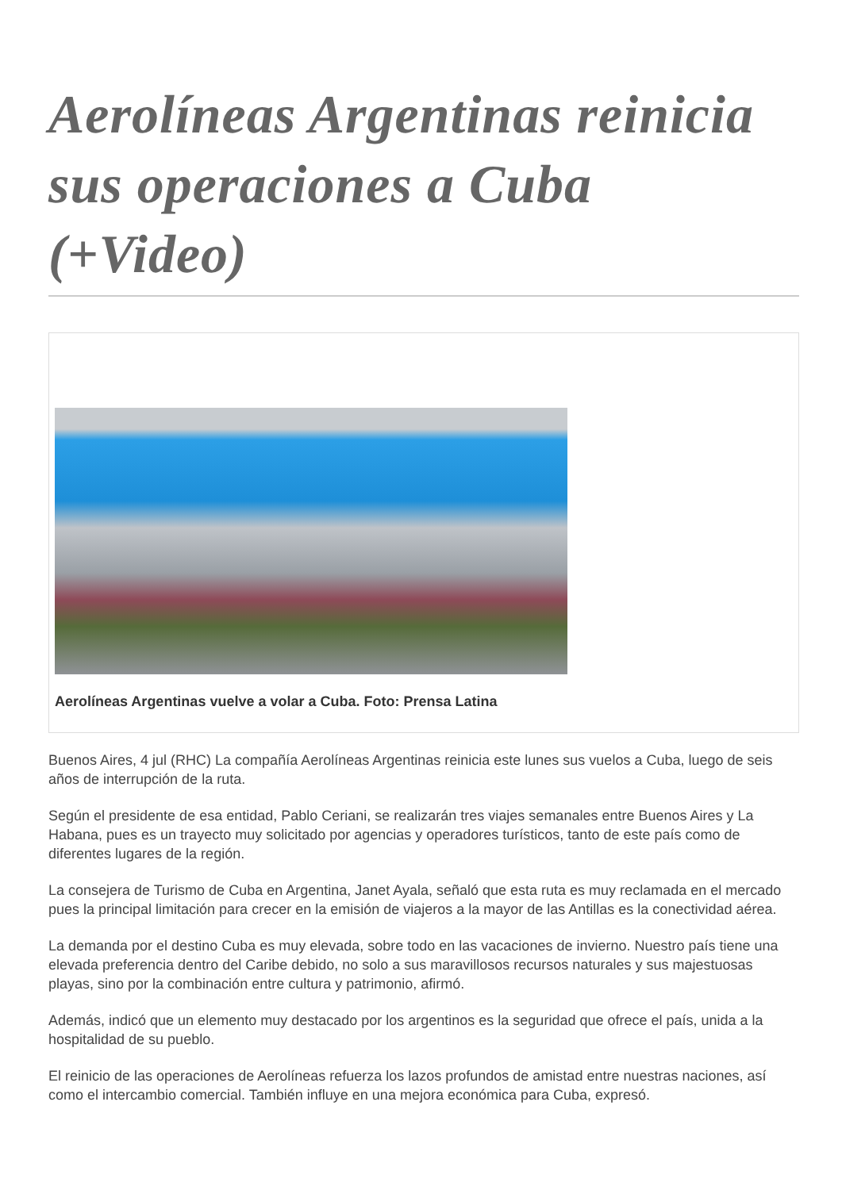Aerolíneas Argentinas reinicia sus operaciones a Cuba (+Video)
Aerolíneas Argentinas vuelve a volar a Cuba. Foto: Prensa Latina
Buenos Aires, 4 jul (RHC) La compañía Aerolíneas Argentinas reinicia este lunes sus vuelos a Cuba, luego de seis años de interrupción de la ruta.
Según el presidente de esa entidad, Pablo Ceriani, se realizarán tres viajes semanales entre Buenos Aires y La Habana, pues es un trayecto muy solicitado por agencias y operadores turísticos, tanto de este país como de diferentes lugares de la región.
La consejera de Turismo de Cuba en Argentina, Janet Ayala, señaló que esta ruta es muy reclamada en el mercado pues la principal limitación para crecer en la emisión de viajeros a la mayor de las Antillas es la conectividad aérea.
La demanda por el destino Cuba es muy elevada, sobre todo en las vacaciones de invierno. Nuestro país tiene una elevada preferencia dentro del Caribe debido, no solo a sus maravillosos recursos naturales y sus majestuosas playas, sino por la combinación entre cultura y patrimonio, afirmó.
Además, indicó que un elemento muy destacado por los argentinos es la seguridad que ofrece el país, unida a la hospitalidad de su pueblo.
El reinicio de las operaciones de Aerolíneas refuerza los lazos profundos de amistad entre nuestras naciones, así como el intercambio comercial. También influye en una mejora económica para Cuba, expresó.